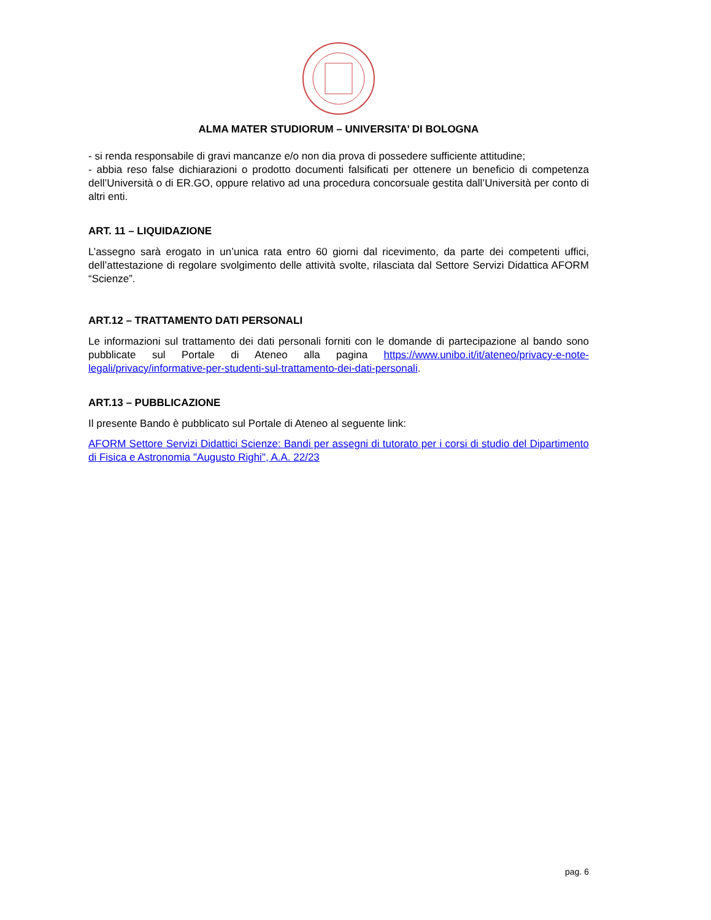ALMA MATER STUDIORUM – UNIVERSITA’ DI BOLOGNA
- si renda responsabile di gravi mancanze e/o non dia prova di possedere sufficiente attitudine;
- abbia reso false dichiarazioni o prodotto documenti falsificati per ottenere un beneficio di competenza dell’Università o di ER.GO, oppure relativo ad una procedura concorsuale gestita dall’Università per conto di altri enti.
ART. 11 – LIQUIDAZIONE
L’assegno sarà erogato in un’unica rata entro 60 giorni dal ricevimento, da parte dei competenti uffici, dell’attestazione di regolare svolgimento delle attività svolte, rilasciata dal Settore Servizi Didattica AFORM “Scienze”.
ART.12 – TRATTAMENTO DATI PERSONALI
Le informazioni sul trattamento dei dati personali forniti con le domande di partecipazione al bando sono pubblicate sul Portale di Ateneo alla pagina https://www.unibo.it/it/ateneo/privacy-e-note-legali/privacy/informative-per-studenti-sul-trattamento-dei-dati-personali.
ART.13 – PUBBLICAZIONE
Il presente Bando è pubblicato sul Portale di Ateneo al seguente link:
AFORM Settore Servizi Didattici Scienze: Bandi per assegni di tutorato per i corsi di studio del Dipartimento di Fisica e Astronomia "Augusto Righi", A.A. 22/23
pag. 6